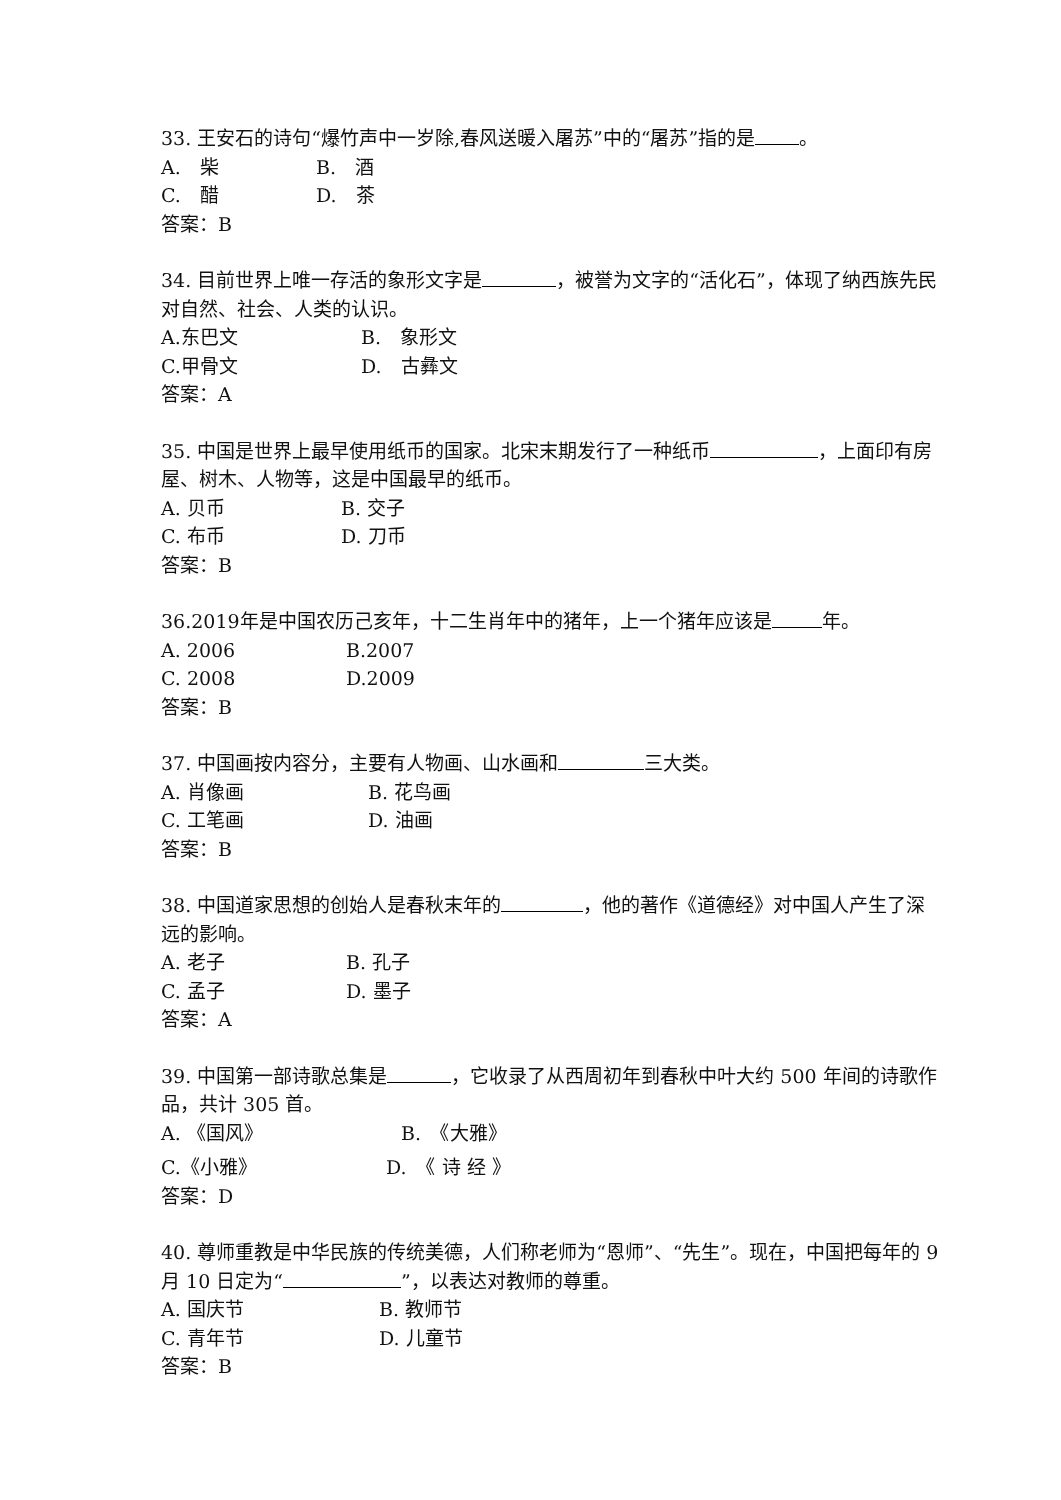33. 王安石的诗句“爆竹声中一岁除,春风送暖入屠苏”中的“屠苏”指的是 。
A.　柴 B.　酒
C.　醋 D.　茶
答案：B
34. 目前世界上唯一存活的象形文字是 ，被誉为文字的“活化石”，体现了纳西族先民对自然、社会、人类的认识。
A.东巴文 B.　象形文
C.甲骨文 D.　古彝文
答案：A
35. 中国是世界上最早使用纸币的国家。北宋末期发行了一种纸币 ，上面印有房屋、树木、人物等，这是中国最早的纸币。
A. 贝币 B. 交子
C. 布币 D. 刀币
答案：B
36.2019年是中国农历己亥年，十二生肖年中的猪年，上一个猪年应该是 年。
A. 2006 B.2007
C. 2008 D.2009
答案：B
37. 中国画按内容分，主要有人物画、山水画和 三大类。
A. 肖像画 B. 花鸟画
C. 工笔画 D. 油画
答案：B
38. 中国道家思想的创始人是春秋末年的 ，他的著作《道德经》对中国人产生了深远的影响。
A. 老子 B. 孔子
C. 孟子 D. 墨子
答案：A
39. 中国第一部诗歌总集是 ，它收录了从西周初年到春秋中叶大约 500 年间的诗歌作品，共计 305 首。
A. 《国风》 B.　《大雅》
C.《小雅》 D.　《 诗 经 》
答案：D
40. 尊师重教是中华民族的传统美德，人们称老师为“恩师”、“先生”。现在，中国把每年的 9 月 10 日定为“ ”，以表达对教师的尊重。
A. 国庆节 B. 教师节
C. 青年节 D. 儿童节
答案：B